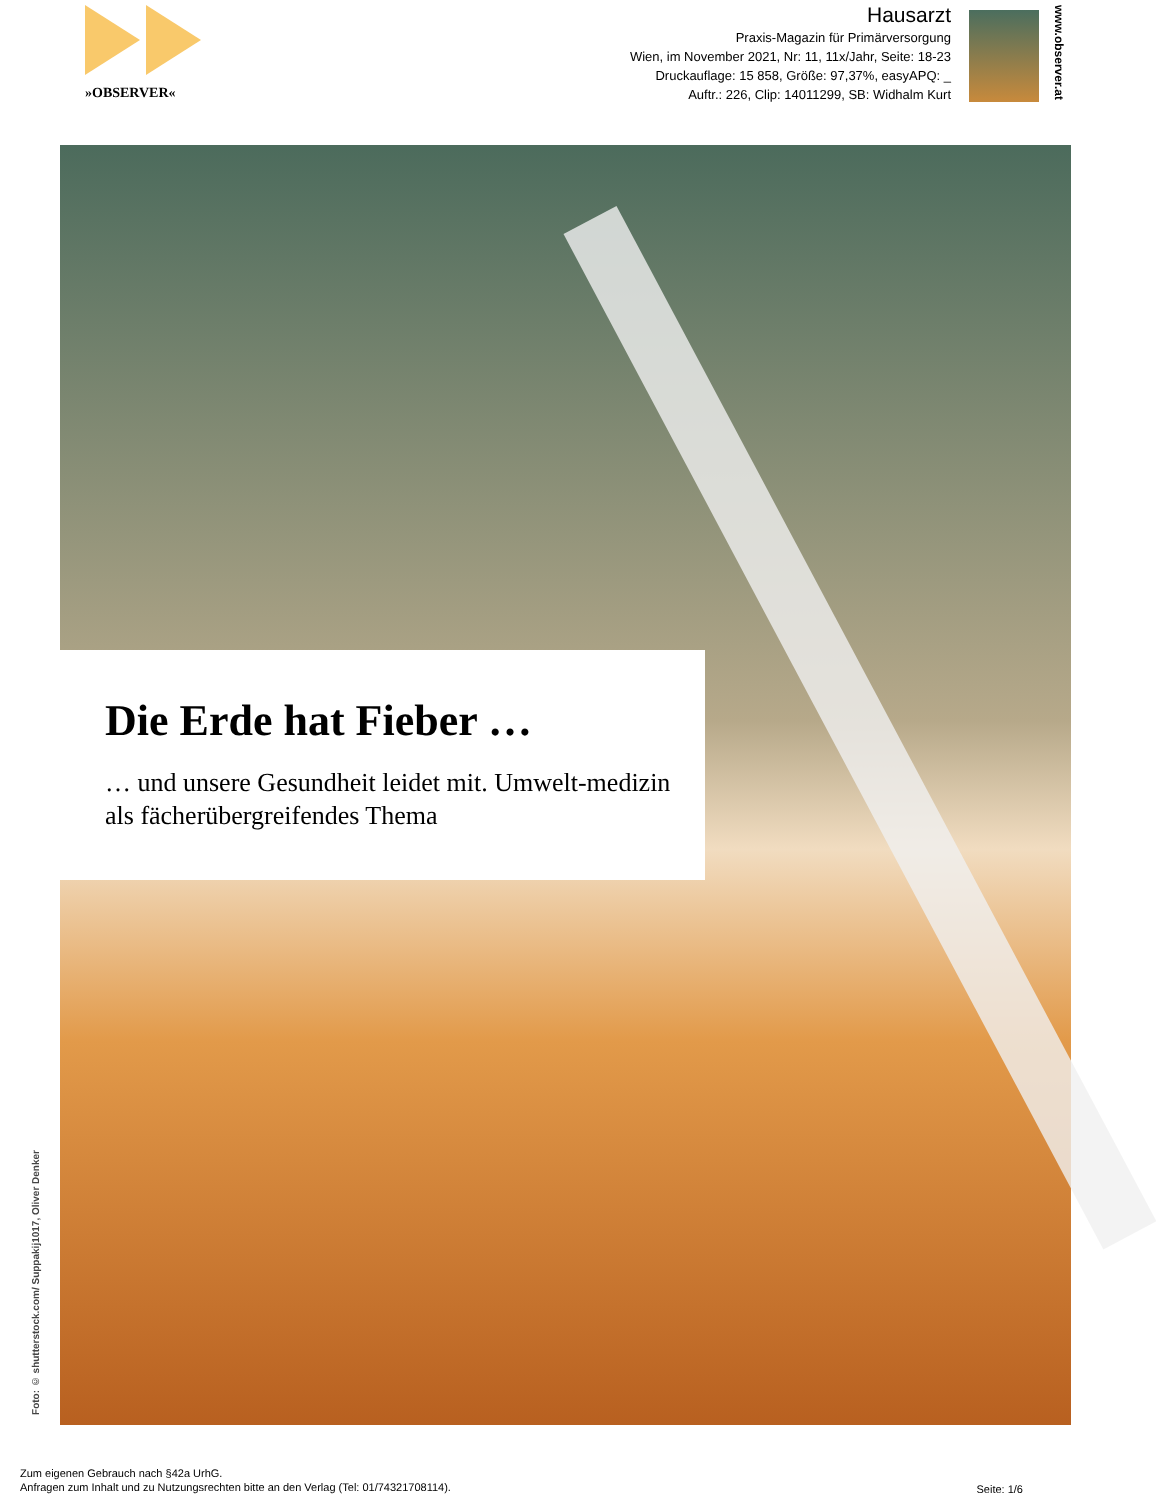»OBSERVER«
Hausarzt
Praxis-Magazin für Primärversorgung
Wien, im November 2021, Nr: 11, 11x/Jahr, Seite: 18-23
Druckauflage: 15 858, Größe: 97,37%, easyAPQ: _
Auftr.: 226, Clip: 14011299, SB: Widhalm Kurt
www.observer.at
Die Erde hat Fieber …
… und unsere Gesundheit leidet mit. Umwelt-medizin als fächerübergreifendes Thema
Foto: © shutterstock.com/ Suppakij1017, Oliver Denker
Zum eigenen Gebrauch nach §42a UrhG.
Anfragen zum Inhalt und zu Nutzungsrechten bitte an den Verlag (Tel: 01/74321708114).
Seite: 1/6